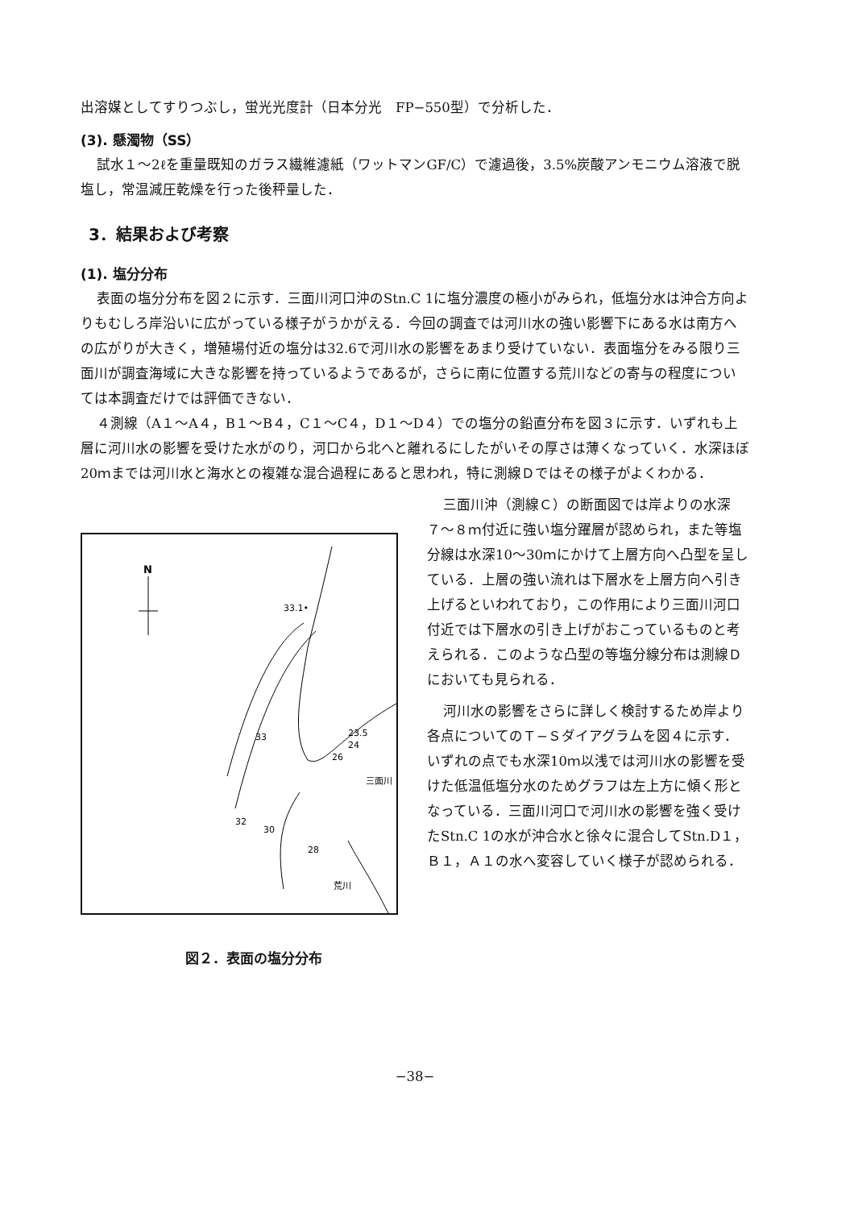出溶媒としてすりつぶし，蛍光光度計（日本分光　FP−550型）で分析した．
(3). 懸濁物（SS）
試水１〜2ℓを重量既知のガラス繊維濾紙（ワットマンGF/C）で濾過後，3.5%炭酸アンモニウム溶液で脱塩し，常温減圧乾燥を行った後秤量した．
3．結果および考察
(1). 塩分分布
表面の塩分分布を図２に示す．三面川河口沖のStn.C 1に塩分濃度の極小がみられ，低塩分水は沖合方向よりもむしろ岸沿いに広がっている様子がうかがえる．今回の調査では河川水の強い影響下にある水は南方への広がりが大きく，増殖場付近の塩分は32.6で河川水の影響をあまり受けていない．表面塩分をみる限り三面川が調査海域に大きな影響を持っているようであるが，さらに南に位置する荒川などの寄与の程度については本調査だけでは評価できない．
４測線（A１〜A４，B１〜B４，C１〜C４，D１〜D４）での塩分の鉛直分布を図３に示す．いずれも上層に河川水の影響を受けた水がのり，河口から北へと離れるにしたがいその厚さは薄くなっていく．水深ほぼ20ｍまでは河川水と海水との複雑な混合過程にあると思われ，特に測線Ｄではその様子がよくわかる．
N
32
30
28
33
33.1•
23.5
24
26
三面川
荒川
図２．表面の塩分分布
三面川沖（測線Ｃ）の断面図では岸よりの水深７〜８ｍ付近に強い塩分躍層が認められ，また等塩分線は水深10〜30ｍにかけて上層方向へ凸型を呈している．上層の強い流れは下層水を上層方向へ引き上げるといわれており，この作用により三面川河口付近では下層水の引き上げがおこっているものと考えられる．このような凸型の等塩分線分布は測線Ｄにおいても見られる．
河川水の影響をさらに詳しく検討するため岸より各点についてのＴ−Ｓダイアグラムを図４に示す．いずれの点でも水深10ｍ以浅では河川水の影響を受けた低温低塩分水のためグラフは左上方に傾く形となっている．三面川河口で河川水の影響を強く受けたStn.C 1の水が沖合水と徐々に混合してStn.D１，Ｂ１，Ａ１の水へ変容していく様子が認められる．
−38−